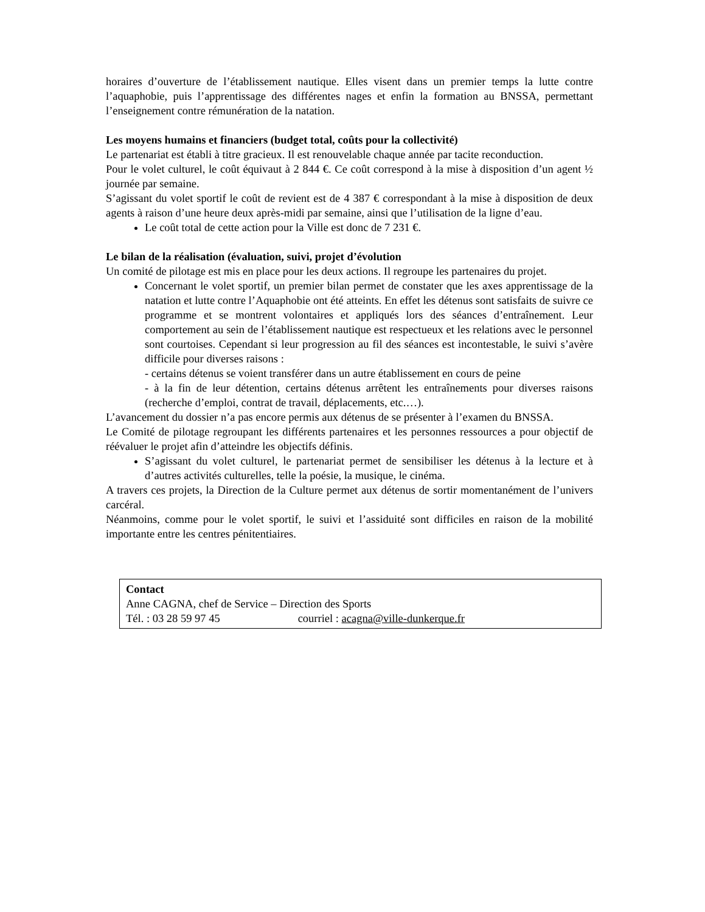horaires d’ouverture de l’établissement nautique. Elles visent dans un premier temps la lutte contre l’aquaphobie, puis l’apprentissage des différentes nages et enfin la formation au BNSSA, permettant l’enseignement contre rémunération de la natation.
Les moyens humains et financiers (budget total, coûts pour la collectivité)
Le partenariat est établi à titre gracieux. Il est renouvelable chaque année par tacite reconduction.
Pour le volet culturel, le coût équivaut à 2 844 €. Ce coût correspond à la mise à disposition d’un agent ½ journée par semaine.
S’agissant du volet sportif le coût de revient est de 4 387 € correspondant à la mise à disposition de deux agents à raison d’une heure deux après-midi par semaine, ainsi que l’utilisation de la ligne d’eau.
Le coût total de cette action pour la Ville est donc de 7 231 €.
Le bilan de la réalisation (évaluation, suivi, projet d’évolution
Un comité de pilotage est mis en place pour les deux actions. Il regroupe les partenaires du projet.
Concernant le volet sportif, un premier bilan permet de constater que les axes apprentissage de la natation et lutte contre l’Aquaphobie ont été atteints. En effet les détenus sont satisfaits de suivre ce programme et se montrent volontaires et appliqués lors des séances d’entraînement. Leur comportement au sein de l’établissement nautique est respectueux et les relations avec le personnel sont courtoises. Cependant si leur progression au fil des séances est incontestable, le suivi s’avère difficile pour diverses raisons :
- certains détenus se voient transférer dans un autre établissement en cours de peine
- à la fin de leur détention, certains détenus arrêtent les entraînements pour diverses raisons (recherche d’emploi, contrat de travail, déplacements, etc.…).
L’avancement du dossier n’a pas encore permis aux détenus de se présenter à l’examen du BNSSA.
Le Comité de pilotage regroupant les différents partenaires et les personnes ressources a pour objectif de réévaluer le projet afin d’atteindre les objectifs définis.
S’agissant du volet culturel, le partenariat permet de sensibiliser les détenus à la lecture et à d’autres activités culturelles, telle la poésie, la musique, le cinéma.
A travers ces projets, la Direction de la Culture permet aux détenus de sortir momentanément de l’univers carcéral.
Néanmoins, comme pour le volet sportif, le suivi et l’assiduité sont difficiles en raison de la mobilité importante entre les centres pénitentiaires.
Contact
Anne CAGNA, chef de Service – Direction des Sports
Tél. : 03 28 59 97 45 courriel : acagna@ville-dunkerque.fr